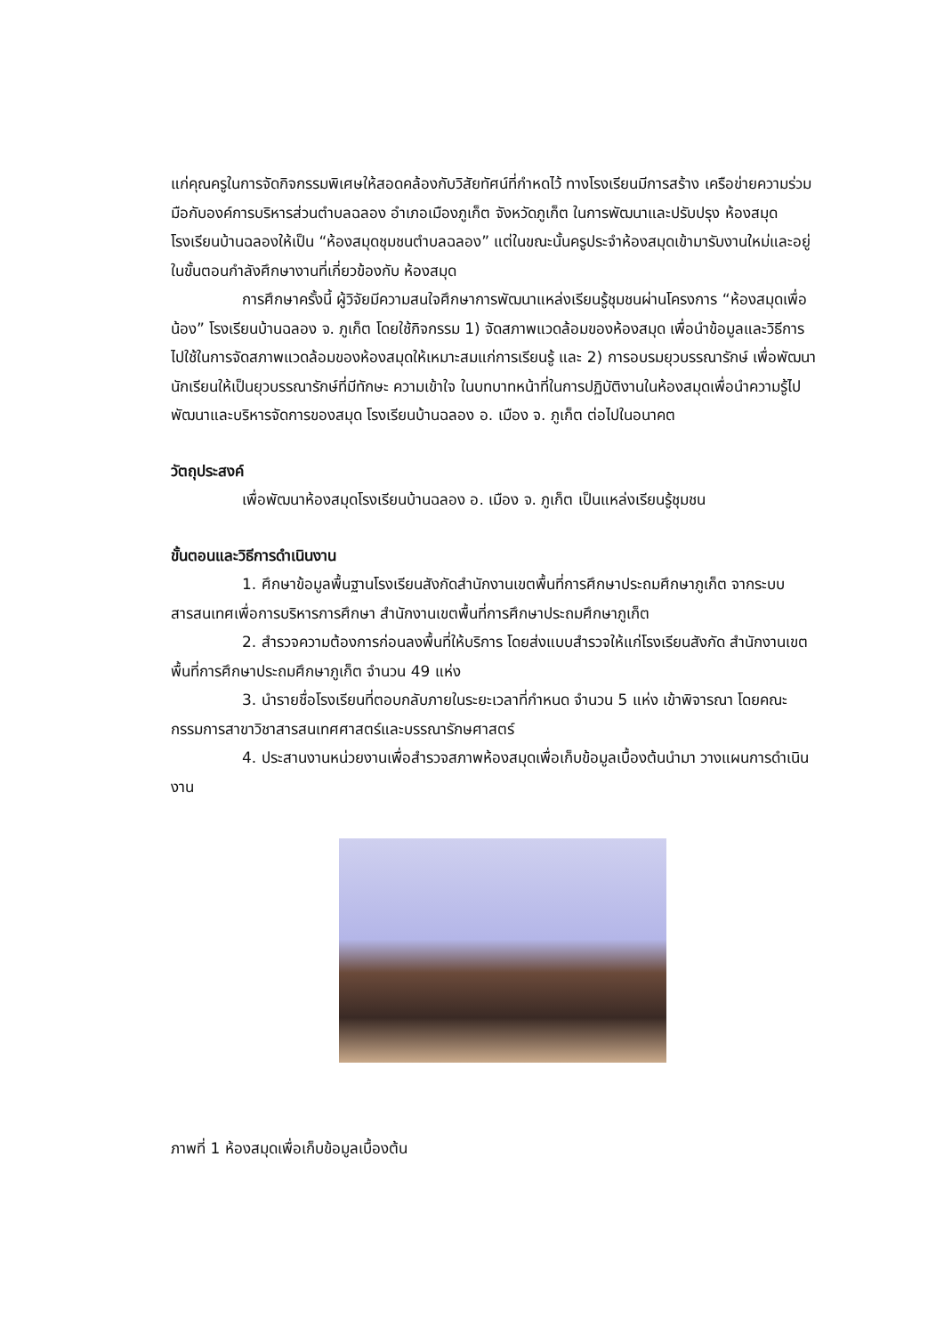แก่คุณครูในการจัดกิจกรรมพิเศษให้สอดคล้องกับวิสัยทัศน์ที่กำหดไว้ ทางโรงเรียนมีการสร้าง เครือข่ายความร่วมมือกับองค์การบริหารส่วนตำบลฉลอง อำเภอเมืองภูเก็ต จังหวัดภูเก็ต ในการพัฒนาและปรับปรุง ห้องสมุดโรงเรียนบ้านฉลองให้เป็น “ห้องสมุดชุมชนตำบลฉลอง” แต่ในขณะนั้นครูประจำห้องสมุดเข้ามารับงานใหม่และอยู่ในขั้นตอนกำลังศึกษางานที่เกี่ยวข้องกับ ห้องสมุด
การศึกษาครั้งนี้ ผู้วิจัยมีความสนใจศึกษาการพัฒนาแหล่งเรียนรู้ชุมชนผ่านโครงการ “ห้องสมุดเพื่อน้อง” โรงเรียนบ้านฉลอง จ. ภูเก็ต โดยใช้กิจกรรม 1) จัดสภาพแวดล้อมของห้องสมุด เพื่อนำข้อมูลและวิธีการ ไปใช้ในการจัดสภาพแวดล้อมของห้องสมุดให้เหมาะสมแก่การเรียนรู้ และ 2) การอบรมยุวบรรณารักษ์ เพื่อพัฒนานักเรียนให้เป็นยุวบรรณารักษ์ที่มีทักษะ ความเข้าใจ ในบทบาทหน้าที่ในการปฏิบัติงานในห้องสมุดเพื่อนำความรู้ไปพัฒนาและบริหารจัดการของสมุด โรงเรียนบ้านฉลอง อ. เมือง จ. ภูเก็ต ต่อไปในอนาคต
วัตถุประสงค์
เพื่อพัฒนาห้องสมุดโรงเรียนบ้านฉลอง อ. เมือง จ. ภูเก็ต เป็นแหล่งเรียนรู้ชุมชน
ขั้นตอนและวิธีการดำเนินงาน
1. ศึกษาข้อมูลพื้นฐานโรงเรียนสังกัดสำนักงานเขตพื้นที่การศึกษาประถมศึกษาภูเก็ต จากระบบสารสนเทศเพื่อการบริหารการศึกษา สำนักงานเขตพื้นที่การศึกษาประถมศึกษาภูเก็ต
2. สำรวจความต้องการก่อนลงพื้นที่ให้บริการ โดยส่งแบบสำรวจให้แก่โรงเรียนสังกัด สำนักงานเขตพื้นที่การศึกษาประถมศึกษาภูเก็ต จำนวน 49 แห่ง
3. นำรายชื่อโรงเรียนที่ตอบกลับภายในระยะเวลาที่กำหนด จำนวน 5 แห่ง เข้าพิจารณา โดยคณะกรรมการสาขาวิชาสารสนเทศศาสตร์และบรรณารักษศาสตร์
4. ประสานงานหน่วยงานเพื่อสำรวจสภาพห้องสมุดเพื่อเก็บข้อมูลเบื้องต้นนำมา วางแผนการดำเนินงาน
ภาพที่ 1 ห้องสมุดเพื่อเก็บข้อมูลเบื้องต้น